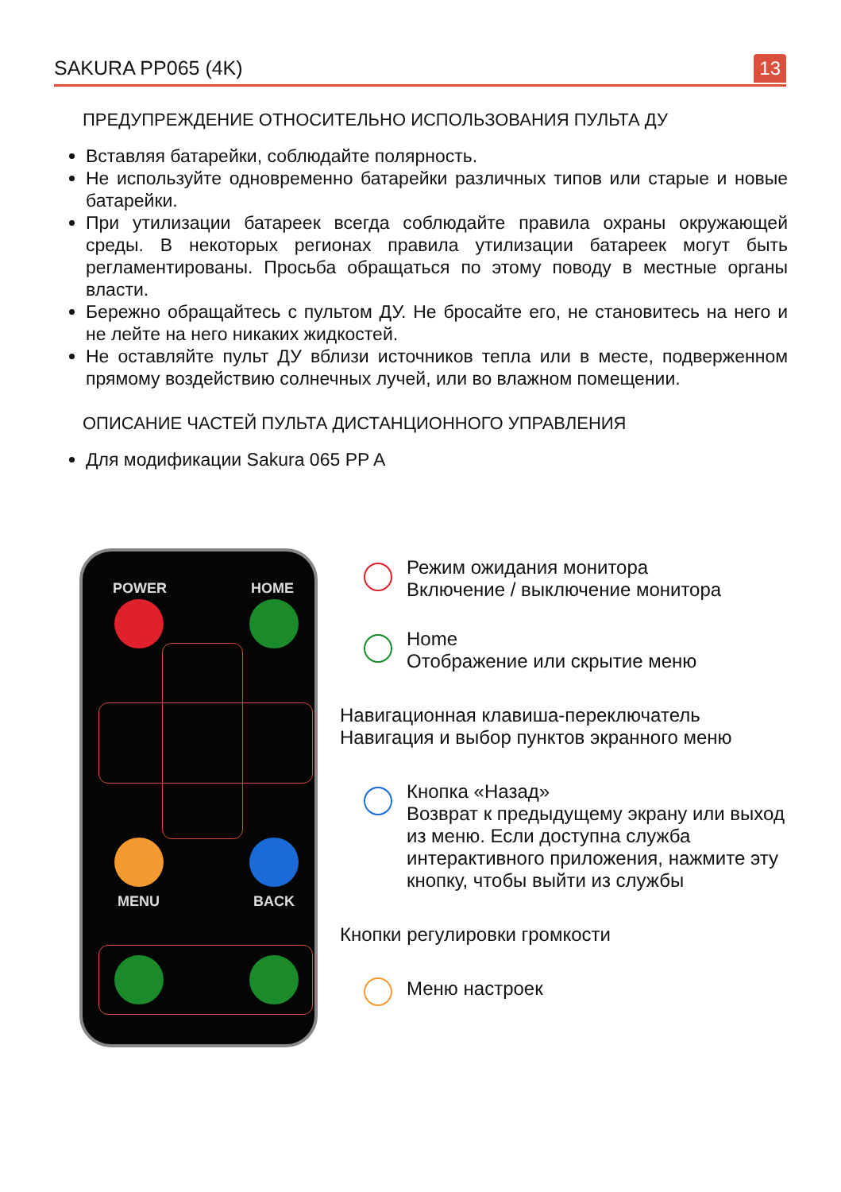SAKURA PP065 (4K)
13
ПРЕДУПРЕЖДЕНИЕ ОТНОСИТЕЛЬНО ИСПОЛЬЗОВАНИЯ ПУЛЬТА ДУ
Вставляя батарейки, соблюдайте полярность.
Не используйте одновременно батарейки различных типов или старые и новые батарейки.
При утилизации батареек всегда соблюдайте правила охраны окружающей среды. В некоторых регионах правила утилизации батареек могут быть регламентированы. Просьба обращаться по этому поводу в местные органы власти.
Бережно обращайтесь с пультом ДУ. Не бросайте его, не становитесь на него и не лейте на него никаких жидкостей.
Не оставляйте пульт ДУ вблизи источников тепла или в месте, подверженном прямому воздействию солнечных лучей, или во влажном помещении.
ОПИСАНИЕ ЧАСТЕЙ ПУЛЬТА ДИСТАНЦИОННОГО УПРАВЛЕНИЯ
Для модификации Sakura 065 PP A
POWER HOME
MENU BACK
Режим ожидания монитора
Включение / выключение монитора
Home
Отображение или скрытие меню
Навигационная клавиша-переключатель
Навигация и выбор пунктов экранного меню
Кнопка «Назад»
Возврат к предыдущему экрану или выход из меню. Если доступна служба интерактивного приложения, нажмите эту кнопку, чтобы выйти из службы
Кнопки регулировки громкости
Меню настроек